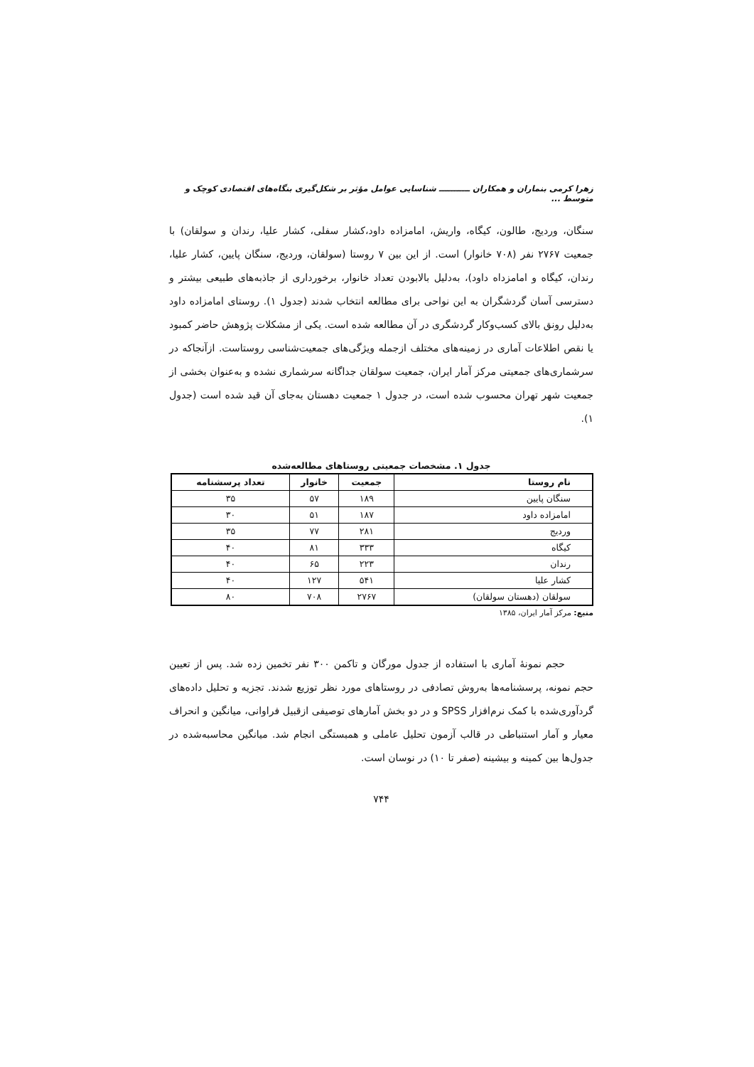زهرا کرمی بنماران و همکاران ـــــــــــ شناسایی عوامل مؤثر بر شکل‌گیری بنگاه‌های اقتصادی کوچک و متوسط ...
سنگان، وردیج، طالون، کیگاه، واریش، امامزاده داود،کشار سفلی، کشار علیا، رندان و سولقان) با جمعیت ۲۷۶۷ نفر (۷۰۸ خانوار) است. از این بین ۷ روستا (سولقان، وردیج، سنگان پایین، کشار علیا، رندان، کیگاه و امامزداه داود)، به‌دلیل بالابودن تعداد خانوار، برخورداری از جاذبه‌های طبیعی بیشتر و دسترسی آسان گردشگران به این نواحی برای مطالعه انتخاب شدند (جدول ۱). روستای امامزاده داود به‌دلیل رونق بالای کسب‌وکار گردشگری در آن مطالعه شده است. یکی از مشکلات پژوهش حاضر کمبود یا نقص اطلاعات آماری در زمینه‌های مختلف ازجمله ویژگی‌های جمعیت‌شناسی روستاست. ازآنجاکه در سرشماری‌های جمعیتی مرکز آمار ایران، جمعیت سولقان جداگانه سرشماری نشده و به‌عنوان بخشی از جمعیت شهر تهران محسوب شده است، در جدول ۱ جمعیت دهستان به‌جای آن قید شده است (جدول ۱).
جدول ۱. مشخصات جمعیتی روستاهای مطالعه‌شده
| نام روستا | جمعیت | خانوار | تعداد پرسشنامه |
| --- | --- | --- | --- |
| سنگان پایین | ۱۸۹ | ۵۷ | ۳۵ |
| امامزاده داود | ۱۸۷ | ۵۱ | ۳۰ |
| وردیج | ۲۸۱ | ۷۷ | ۳۵ |
| کیگاه | ۳۳۳ | ۸۱ | ۴۰ |
| رندان | ۲۲۳ | ۶۵ | ۴۰ |
| کشار علیا | ۵۴۱ | ۱۲۷ | ۴۰ |
| سولقان (دهستان سولقان) | ۲۷۶۷ | ۷۰۸ | ۸۰ |
منبع: مرکز آمار ایران، ۱۳۸۵
حجم نمونهٔ آماری با استفاده از جدول مورگان و تاکمن ۳۰۰ نفر تخمین زده شد. پس از تعیین حجم نمونه، پرسشنامه‌ها به‌روش تصادفی در روستاهای مورد نظر توزیع شدند. تجزیه و تحلیل داده‌های گردآوری‌شده با کمک نرم‌افزار SPSS و در دو بخش آمارهای توصیفی ازقبیل فراوانی، میانگین و انحراف معیار و آمار استنباطی در قالب آزمون تحلیل عاملی و همبستگی انجام شد. میانگین محاسبه‌شده در جدول‌ها بین کمینه و بیشینه (صفر تا ۱۰) در نوسان است.
۷۴۴